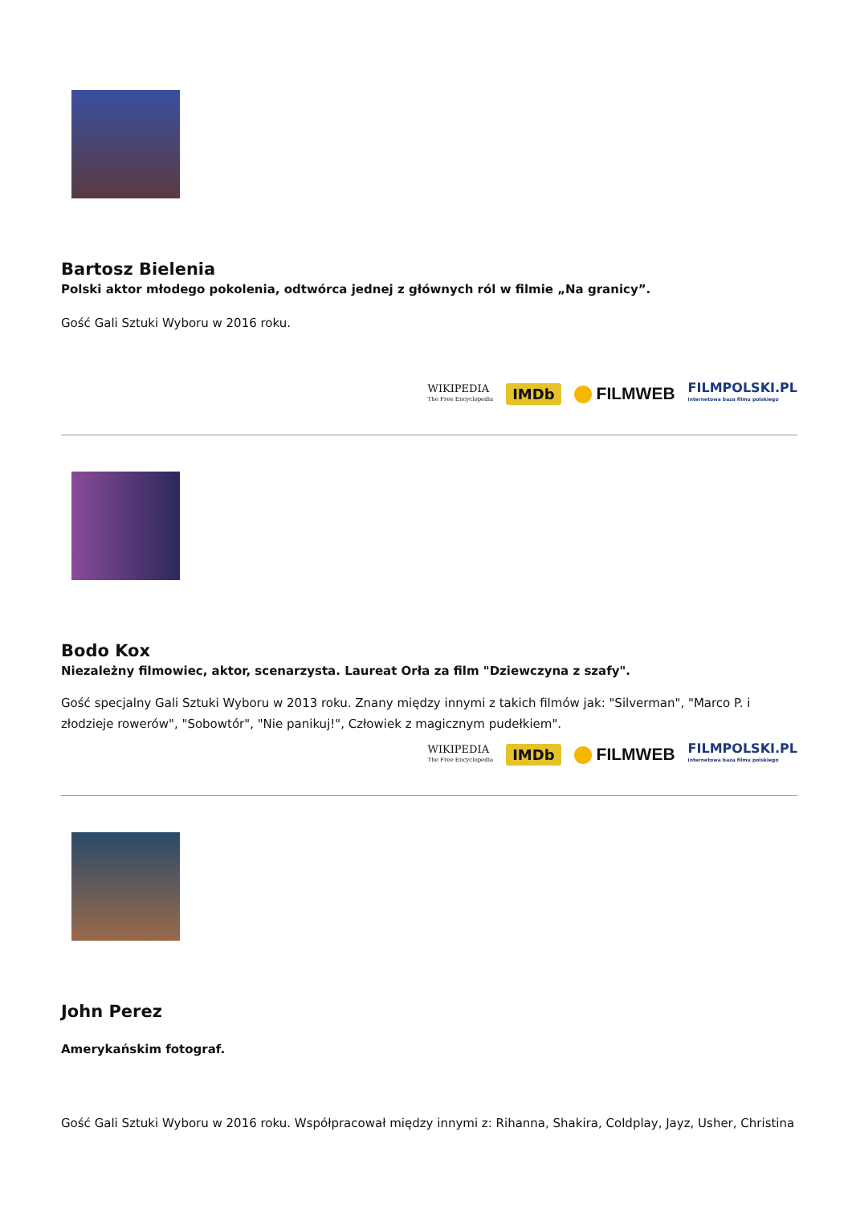Bartosz Bielenia
Polski aktor młodego pokolenia, odtwórca jednej z głównych ról w filmie „Na granicy”.
Gość Gali Sztuki Wyboru w 2016 roku.
WIKIPEDIA
The Free Encyclopedia
IMDb
FILMWEB
FILMPOLSKI.PL
internetowa baza filmu polskiego
Bodo Kox
Niezależny filmowiec, aktor, scenarzysta. Laureat Orła za film "Dziewczyna z szafy".
Gość specjalny Gali Sztuki Wyboru w 2013 roku. Znany między innymi z takich filmów jak: "Silverman", "Marco P. i złodzieje rowerów", "Sobowtór", "Nie panikuj!", Człowiek z magicznym pudełkiem".
WIKIPEDIA
The Free Encyclopedia
IMDb
FILMWEB
FILMPOLSKI.PL
internetowa baza filmu polskiego
John Perez
Amerykańskim fotograf.
Gość Gali Sztuki Wyboru w 2016 roku. Współpracował między innymi z: Rihanna, Shakira, Coldplay, Jayz, Usher, Christina